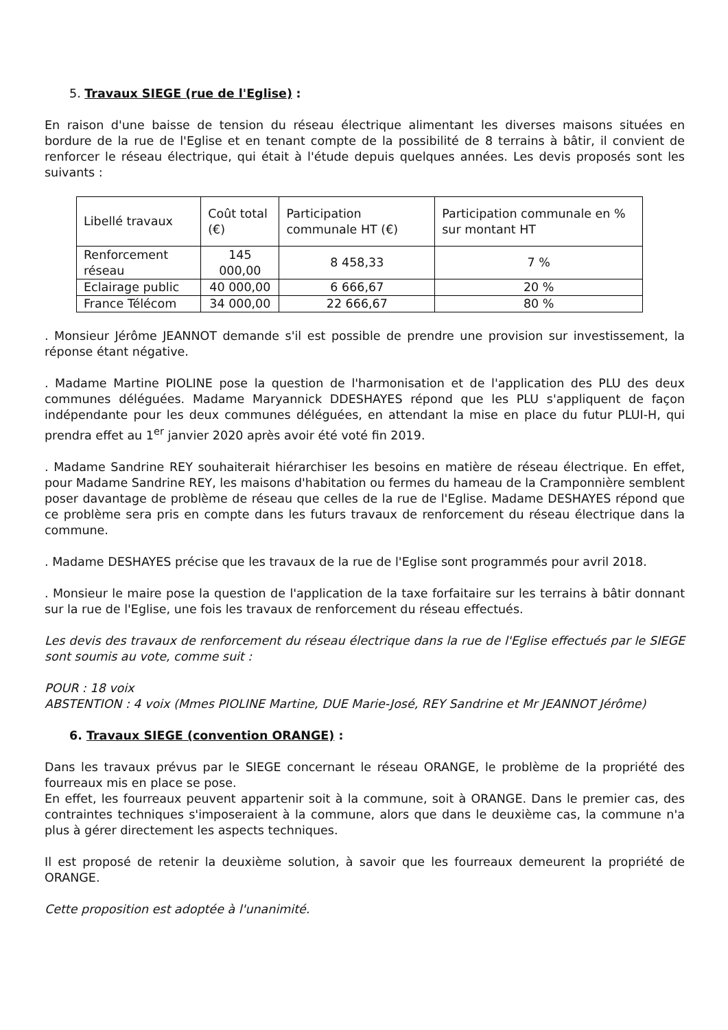5. Travaux SIEGE (rue de l'Eglise) :
En raison d'une baisse de tension du réseau électrique alimentant les diverses maisons situées en bordure de la rue de l'Eglise et en tenant compte de la possibilité de 8 terrains à bâtir, il convient de renforcer le réseau électrique, qui était à l'étude depuis quelques années. Les devis proposés sont les suivants :
| Libellé travaux | Coût total (€) | Participation communale HT (€) | Participation communale en % sur montant HT |
| Renforcement réseau | 145 000,00 | 8 458,33 | 7 % |
| Eclairage public | 40 000,00 | 6 666,67 | 20 % |
| France Télécom | 34 000,00 | 22 666,67 | 80 % |
. Monsieur Jérôme JEANNOT demande s'il est possible de prendre une provision sur investissement, la réponse étant négative.
. Madame Martine PIOLINE pose la question de l'harmonisation et de l'application des PLU des deux communes déléguées. Madame Maryannick DDESHAYES répond que les PLU s'appliquent de façon indépendante pour les deux communes déléguées, en attendant la mise en place du futur PLUI-H, qui prendra effet au 1<sup>er</sup> janvier 2020 après avoir été voté fin 2019.
. Madame Sandrine REY souhaiterait hiérarchiser les besoins en matière de réseau électrique. En effet, pour Madame Sandrine REY, les maisons d'habitation ou fermes du hameau de la Cramponnière semblent poser davantage de problème de réseau que celles de la rue de l'Eglise. Madame DESHAYES répond que ce problème sera pris en compte dans les futurs travaux de renforcement du réseau électrique dans la commune.
. Madame DESHAYES précise que les travaux de la rue de l'Eglise sont programmés pour avril 2018.
. Monsieur le maire pose la question de l'application de la taxe forfaitaire sur les terrains à bâtir donnant sur la rue de l'Eglise, une fois les travaux de renforcement du réseau effectués.
Les devis des travaux de renforcement du réseau électrique dans la rue de l'Eglise effectués par le SIEGE sont soumis au vote, comme suit :
POUR : 18 voix
ABSTENTION : 4 voix (Mmes PIOLINE Martine, DUE Marie-José, REY Sandrine et Mr JEANNOT Jérôme)
6. Travaux SIEGE (convention ORANGE) :
Dans les travaux prévus par le SIEGE concernant le réseau ORANGE, le problème de la propriété des fourreaux mis en place se pose.
En effet, les fourreaux peuvent appartenir soit à la commune, soit à ORANGE. Dans le premier cas, des contraintes techniques s'imposeraient à la commune, alors que dans le deuxième cas, la commune n'a plus à gérer directement les aspects techniques.
Il est proposé de retenir la deuxième solution, à savoir que les fourreaux demeurent la propriété de ORANGE.
Cette proposition est adoptée à l'unanimité.